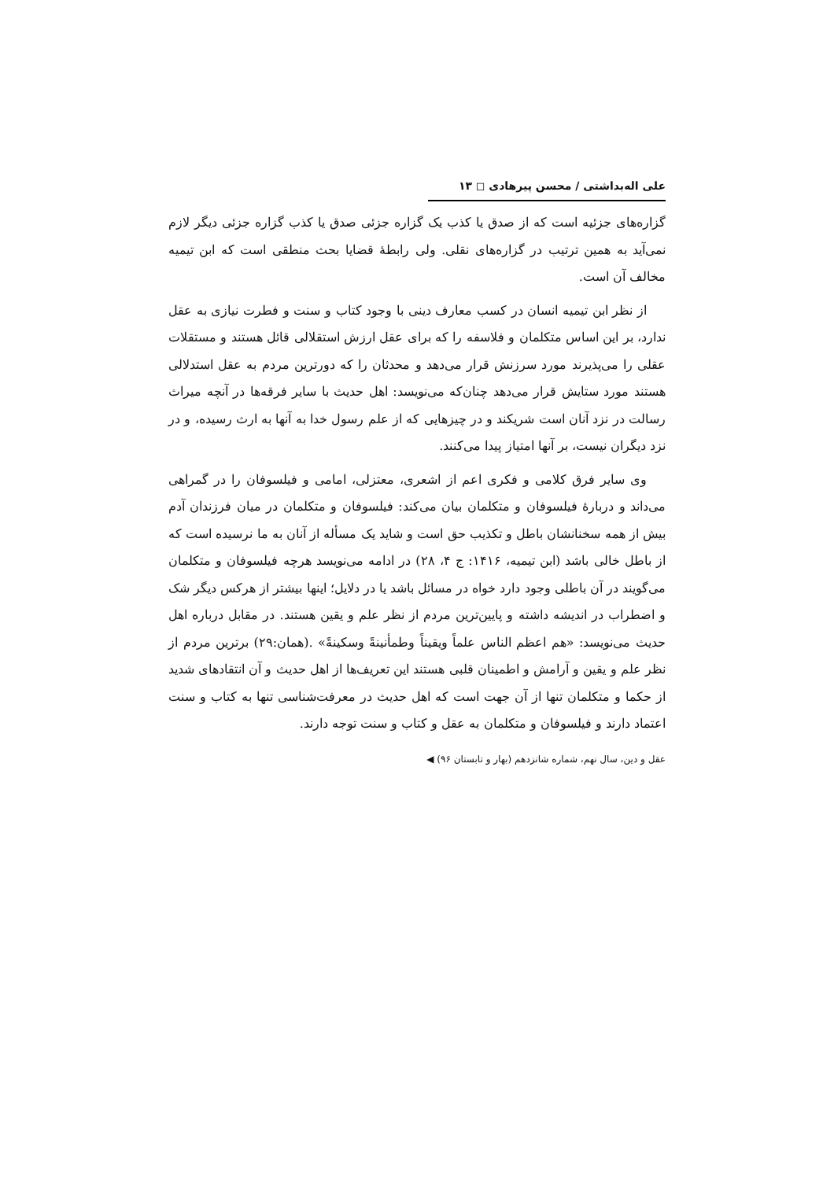علی اله‌بداشتی / محسن پیرهادی ◻ ۱۳
گزاره‌های جزئیه است که از صدق یا کذب یک گزاره جزئی صدق یا کذب گزاره جزئی دیگر لازم نمی‌آید به همین ترتیب در گزاره‌های نقلی. ولی رابطهٔ قضایا بحث منطقی است که ابن تیمیه مخالف آن است.
از نظر ابن تیمیه انسان در کسب معارف دینی با وجود کتاب و سنت و فطرت نیازی به عقل ندارد، بر این اساس متکلمان و فلاسفه را که برای عقل ارزش استقلالی قائل هستند و مستقلات عقلی را می‌پذیرند مورد سرزنش قرار می‌دهد و محدثان را که دورترین مردم به عقل استدلالی هستند مورد ستایش قرار می‌دهد چنان‌که می‌نویسد: اهل حدیث با سایر فرقه‌ها در آنچه میراث رسالت در نزد آنان است شریکند و در چیزهایی که از علم رسول خدا به آنها به ارث رسیده، و در نزد دیگران نیست، بر آنها امتیاز پیدا می‌کنند.
وی سایر فرق کلامی و فکری اعم از اشعری، معتزلی، امامی و فیلسوفان را در گمراهی می‌داند و دربارهٔ فیلسوفان و متکلمان بیان می‌کند: فیلسوفان و متکلمان در میان فرزندان آدم بیش از همه سخنانشان باطل و تکذیب حق است و شاید یک مسأله از آنان به ما نرسیده است که از باطل خالی باشد (ابن تیمیه، ۱۴۱۶: ج ۴، ۲۸) در ادامه می‌نویسد هرچه فیلسوفان و متکلمان می‌گویند در آن باطلی وجود دارد خواه در مسائل باشد یا در دلایل؛ اینها بیشتر از هرکس دیگر شک و اضطراب در اندیشه داشته و پایین‌ترین مردم از نظر علم و یقین هستند. در مقابل درباره اهل حدیث می‌نویسد: «هم اعظم الناس علماً ویقیناً وطمأنینةً وسکینةً» .(همان:۲۹) برترین مردم از نظر علم و یقین و آرامش و اطمینان قلبی هستند این تعریف‌ها از اهل حدیث و آن انتقادهای شدید از حکما و متکلمان تنها از آن جهت است که اهل حدیث در معرفت‌شناسی تنها به کتاب و سنت اعتماد دارند و فیلسوفان و متکلمان به عقل و کتاب و سنت توجه دارند.
عقل و دین، سال نهم، شماره شانزدهم (بهار و تابستان ۹۶) ◀